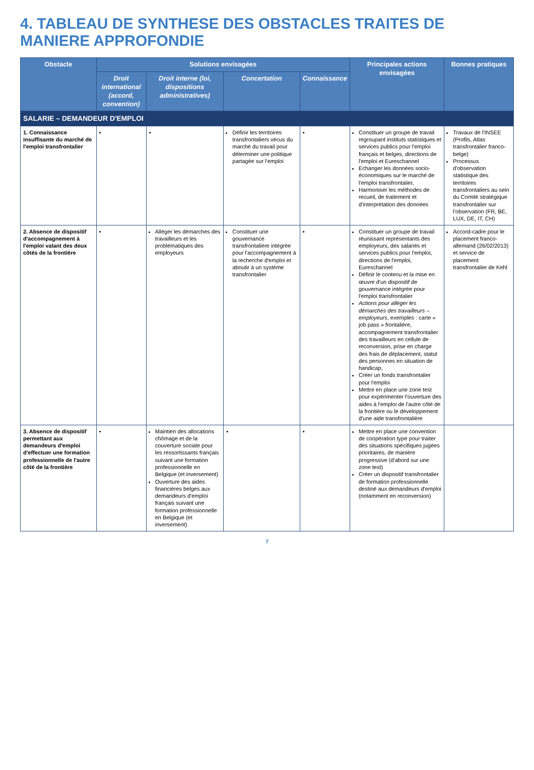4. TABLEAU DE SYNTHESE DES OBSTACLES TRAITES DE MANIERE APPROFONDIE
| Obstacle | Solutions envisagées | | | | Principales actions envisagées | Bonnes pratiques |
| --- | --- | --- | --- | --- | --- | --- |
| | Droit international (accord, convention) | Droit interne (loi, dispositions administratives) | Concertation | Connaissance | | |
| SALARIE – DEMANDEUR D'EMPLOI | | | | | | |
| 1. Connaissance insuffisante du marché de l'emploi transfrontalier | ▪ | ▪ | Définir les territoires transfrontaliers vécus du marché du travail pour déterminer une politique partagée sur l'emploi | ▪ | Constituer un groupe de travail regroupant instituts statistiques et services publics pour l'emploi français et belges, directions de l'emploi et Eureschannel Echanger les données socio-économiques sur le marché de l'emploi transfrontalier, Harmoniser les méthodes de recueil, de traitement et d'interprétation des données | Travaux de l'INSEE (Profils, Atlas transfrontalier franco-belge) Processus d'observation statistique des territoires transfrontaliers au sein du Comité stratégique transfrontalier sur l'observation (FR, BE, LUX, DE, IT, CH) |
| 2. Absence de dispositif d'accompagnement à l'emploi valant des deux côtés de la frontière | ▪ | Alléger les démarches des travailleurs et les problématiques des employeurs | Constituer une gouvernance transfrontalière intégrée pour l'accompagnement à la recherche d'emploi et aboutir à un système transfrontalier | ▪ | Constituer un groupe de travail réunissant représentants des employeurs, des salariés et services publics pour l'emploi, directions de l'emploi, Eureschannel Définir le contenu et la mise en œuvre d'un dispositif de gouvernance intégrée pour l'emploi transfrontalier Actions pour alléger les démarches des travailleurs – employeurs , exemples : carte « job pass » frontalière, accompagnement transfrontalier des travailleurs en cellule de reconversion, prise en charge des frais de déplacement, statut des personnes en situation de handicap, Créer un fonds transfrontalier pour l'emploi Mettre en place une zone test pour expérimenter l'ouverture des aides à l'emploi de l'autre côté de la frontière ou le développement d'une aide transfrontalière | Accord-cadre pour le placement franco-allemand (26/02/2013) et service de placement transfrontalier de Kehl |
| 3. Absence de dispositif permettant aux demandeurs d'emploi d'effectuer une formation professionnelle de l'autre côté de la frontière | ▪ | Maintien des allocations chômage et de la couverture sociale pour les ressortissants français suivant une formation professionnelle en Belgique (et inversement) Ouverture des aides financières belges aux demandeurs d'emploi français suivant une formation professionnelle en Belgique (et inversement) | ▪ | ▪ | Mettre en place une convention de coopération type pour traiter des situations spécifiques jugées prioritaires, de manière progressive (d'abord sur une zone test) Créer un dispositif transfrontalier de formation professionnelle destiné aux demandeurs d'emploi (notamment en reconversion) | |
7